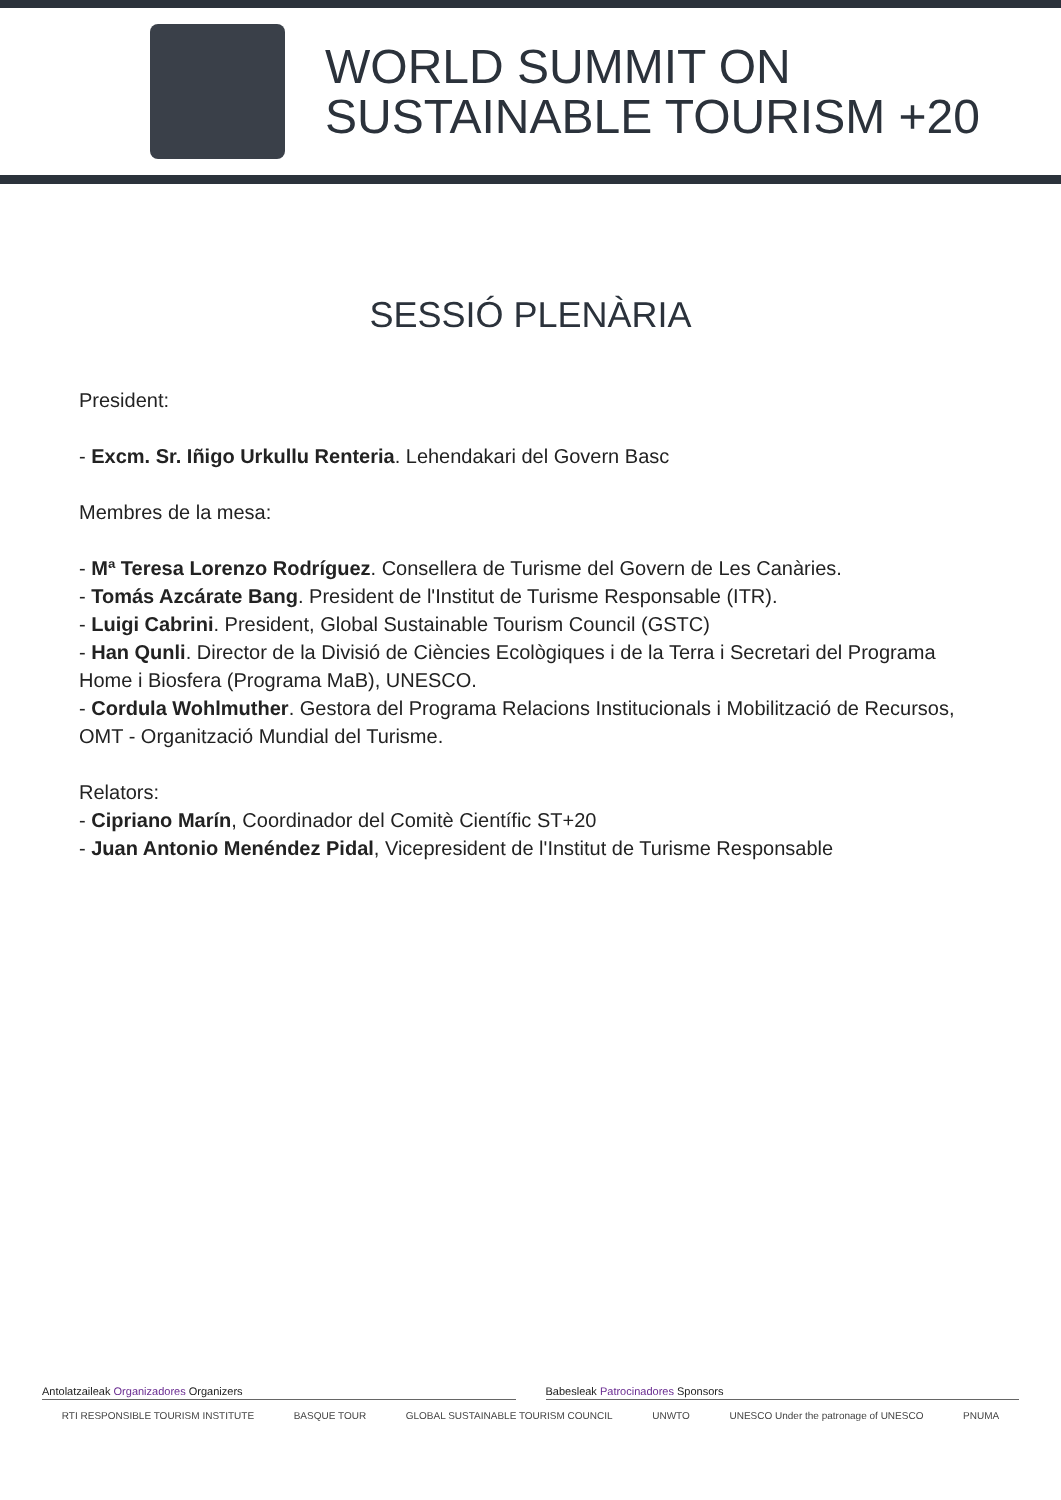WORLD SUMMIT ON
SUSTAINABLE TOURISM +20
SESSIÓ PLENÀRIA
President:
- Excm. Sr. Iñigo Urkullu Renteria. Lehendakari del Govern Basc
Membres de la mesa:
- Mª Teresa Lorenzo Rodríguez. Consellera de Turisme del Govern de Les Canàries.
- Tomás Azcárate Bang. President de l'Institut de Turisme Responsable (ITR).
- Luigi Cabrini. President, Global Sustainable Tourism Council (GSTC)
- Han Qunli. Director de la Divisió de Ciències Ecològiques i de la Terra i Secretari del Programa Home i Biosfera (Programa MaB), UNESCO.
- Cordula Wohlmuther. Gestora del Programa Relacions Institucionals i Mobilització de Recursos, OMT - Organització Mundial del Turisme.
Relators:
- Cipriano Marín, Coordinador del Comitè Científic ST+20
- Juan Antonio Menéndez Pidal, Vicepresident de l'Institut de Turisme Responsable
Antolatzaileak Organizadores Organizers
Babesleak Patrocinadores Sponsors
RTI RESPONSIBLE TOURISM INSTITUTE BASQUE TOUR GLOBAL SUSTAINABLE TOURISM COUNCIL UNWTO UNESCO Under the patronage of UNESCO PNUMA